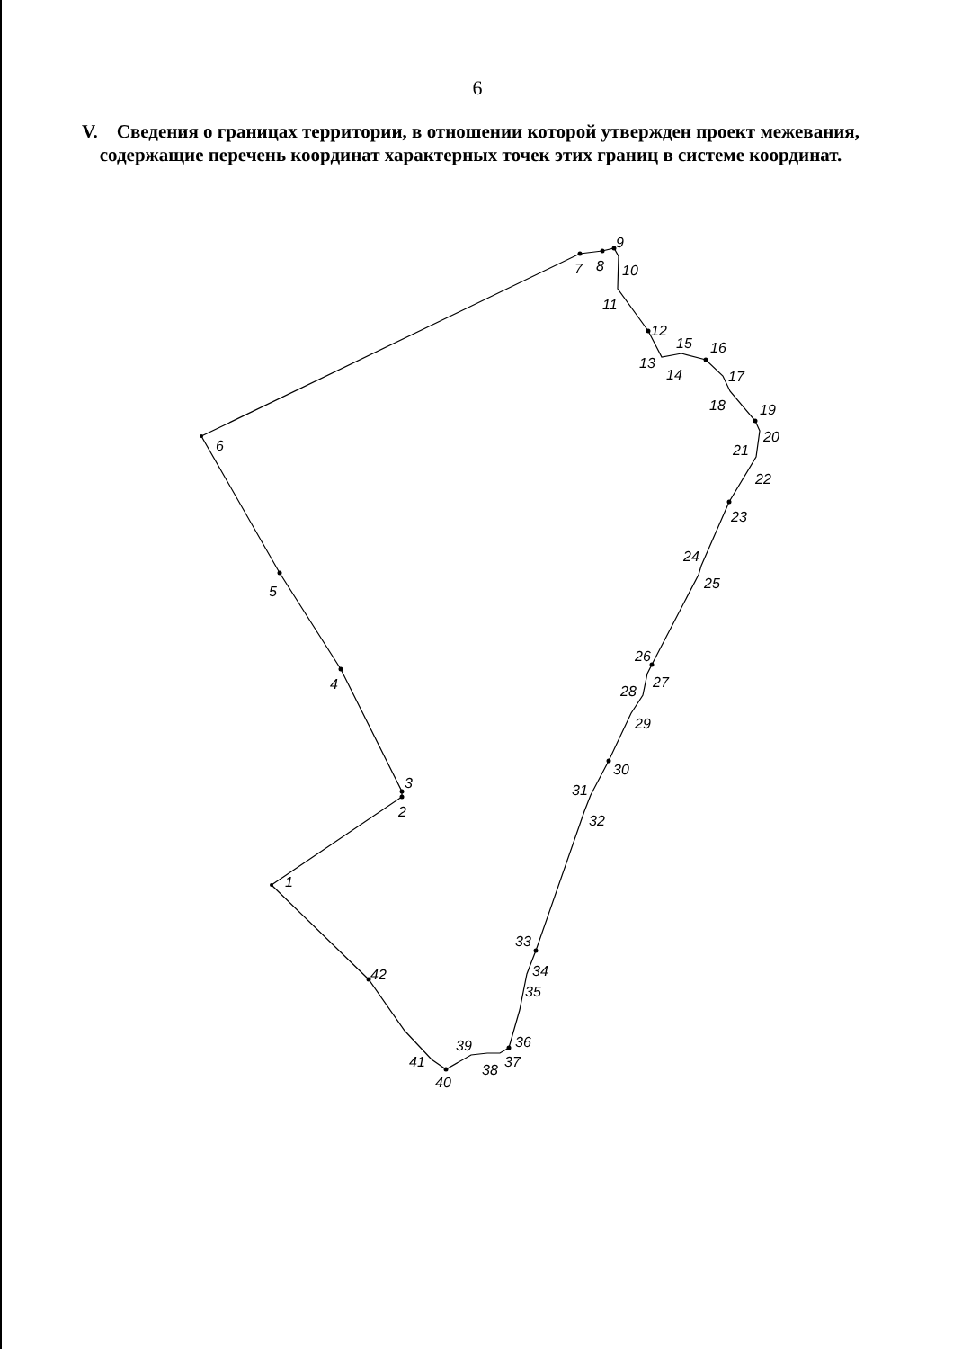6
V. Сведения о границах территории, в отношении которой утвержден проект межевания, содержащие перечень координат характерных точек этих границ в системе координат.
1
2
3
4
5
6
7
8
9
10
11
12
13
14
15
16
17
18
19
20
21
22
23
24
25
26
27
28
29
30
31
32
33
34
35
36
37
38
39
40
41
42